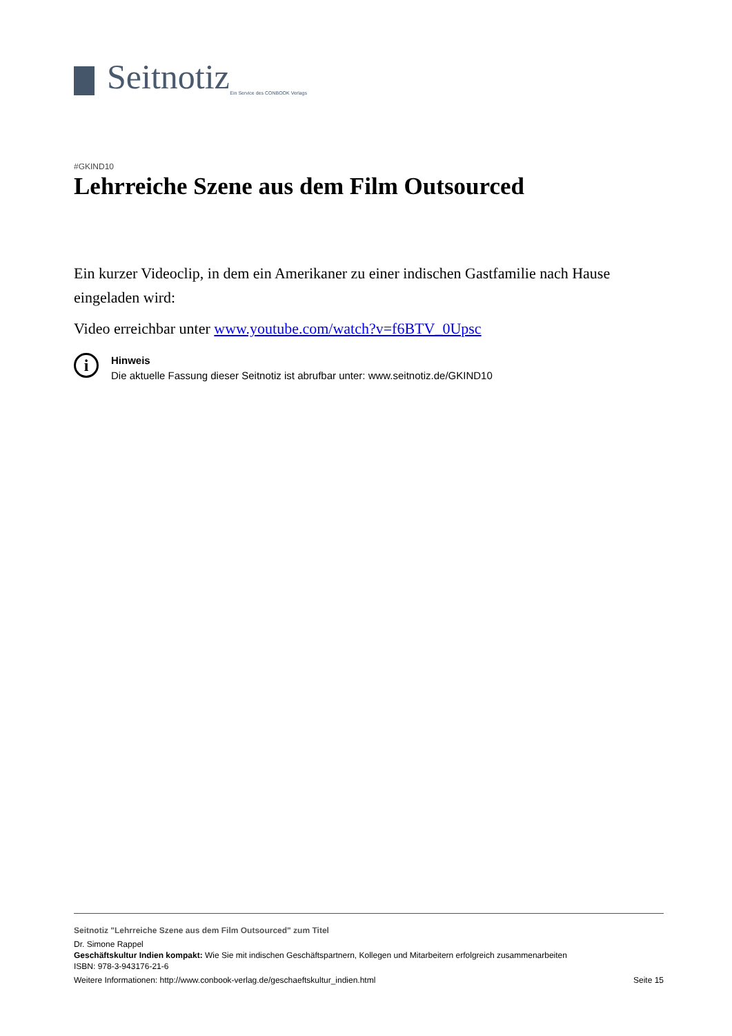Seitnotiz
Ein Service des CONBOOK Verlags
#GKIND10
Lehrreiche Szene aus dem Film Outsourced
Ein kurzer Videoclip, in dem ein Amerikaner zu einer indischen Gastfamilie nach Hause eingeladen wird:
Video erreichbar unter www.youtube.com/watch?v=f6BTV_0Upsc
i
Hinweis
Die aktuelle Fassung dieser Seitnotiz ist abrufbar unter: www.seitnotiz.de/GKIND10
Seitnotiz "Lehrreiche Szene aus dem Film Outsourced" zum Titel
Dr. Simone Rappel
Geschäftskultur Indien kompakt: Wie Sie mit indischen Geschäftspartnern, Kollegen und Mitarbeitern erfolgreich zusammenarbeiten
ISBN: 978-3-943176-21-6
Weitere Informationen: http://www.conbook-verlag.de/geschaeftskultur_indien.html Seite 15